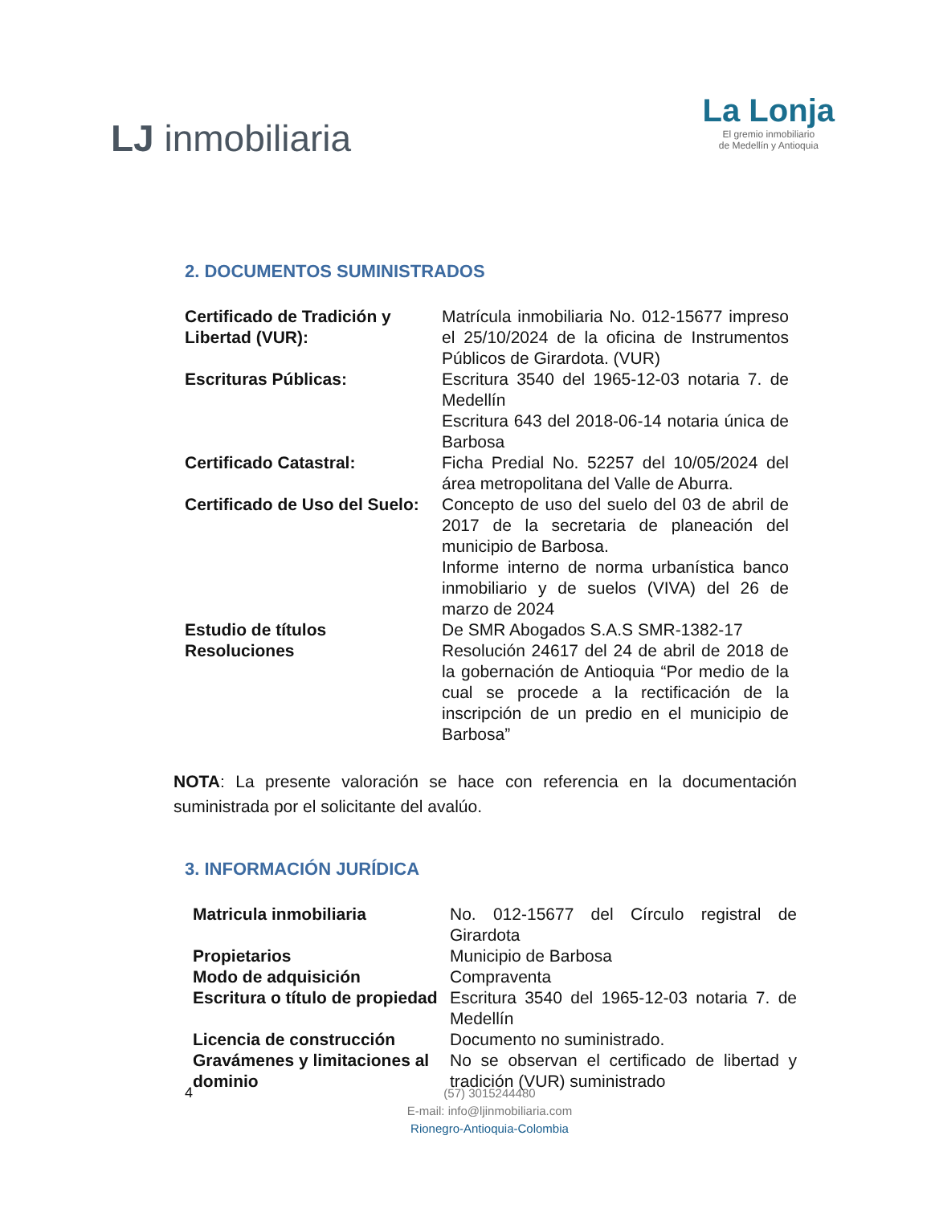LJ inmobiliaria
La Lonja
El gremio inmobiliario
de Medellín y Antioquia
2. DOCUMENTOS SUMINISTRADOS
| Certificado de Tradición y Libertad (VUR): | Matrícula inmobiliaria No. 012-15677 impreso el 25/10/2024 de la oficina de Instrumentos Públicos de Girardota. (VUR) |
| Escrituras Públicas: | Escritura 3540 del 1965-12-03 notaria 7. de Medellín Escritura 643 del 2018-06-14 notaria única de Barbosa |
| Certificado Catastral: | Ficha Predial No. 52257 del 10/05/2024 del área metropolitana del Valle de Aburra. |
| Certificado de Uso del Suelo: | Concepto de uso del suelo del 03 de abril de 2017 de la secretaria de planeación del municipio de Barbosa. Informe interno de norma urbanística banco inmobiliario y de suelos (VIVA) del 26 de marzo de 2024 |
| Estudio de títulos Resoluciones | De SMR Abogados S.A.S SMR-1382-17 Resolución 24617 del 24 de abril de 2018 de la gobernación de Antioquia “Por medio de la cual se procede a la rectificación de la inscripción de un predio en el municipio de Barbosa” |
NOTA: La presente valoración se hace con referencia en la documentación suministrada por el solicitante del avalúo.
3. INFORMACIÓN JURÍDICA
| Matricula inmobiliaria | No. 012-15677 del Círculo registral de Girardota |
| Propietarios | Municipio de Barbosa |
| Modo de adquisición | Compraventa |
| Escritura o título de propiedad | Escritura 3540 del 1965-12-03 notaria 7. de Medellín |
| Licencia de construcción | Documento no suministrado. |
| Gravámenes y limitaciones al dominio | No se observan el certificado de libertad y tradición (VUR) suministrado |
4
(57) 3015244480
E-mail: info@ljinmobiliaria.com
Rionegro-Antioquia-Colombia